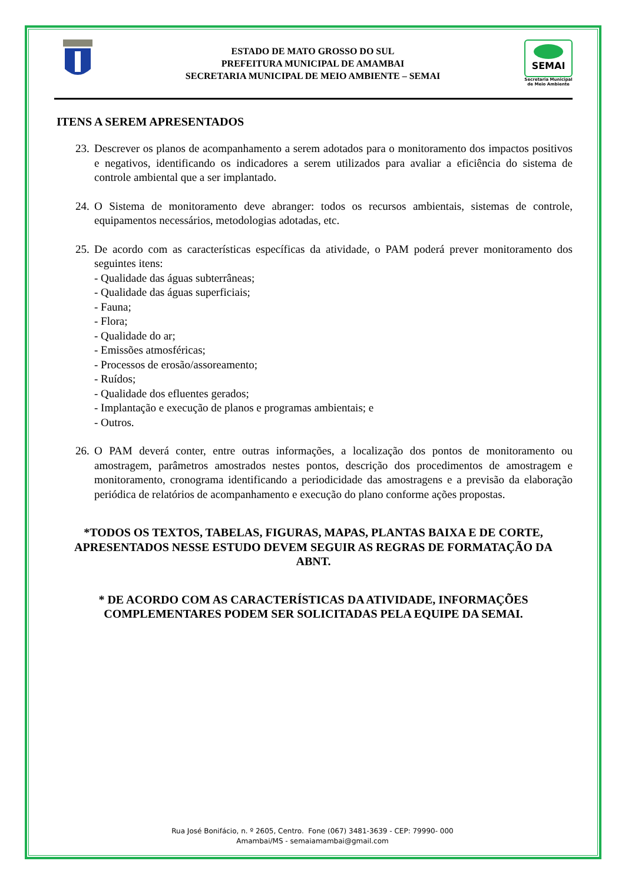ESTADO DE MATO GROSSO DO SUL
PREFEITURA MUNICIPAL DE AMAMBAI
SECRETARIA MUNICIPAL DE MEIO AMBIENTE – SEMAI
SEMAI
Secretaria Municipal de Meio Ambiente
ITENS A SEREM APRESENTADOS
23. Descrever os planos de acompanhamento a serem adotados para o monitoramento dos impactos positivos e negativos, identificando os indicadores a serem utilizados para avaliar a eficiência do sistema de controle ambiental que a ser implantado.
24. O Sistema de monitoramento deve abranger: todos os recursos ambientais, sistemas de controle, equipamentos necessários, metodologias adotadas, etc.
25. De acordo com as características específicas da atividade, o PAM poderá prever monitoramento dos seguintes itens:
- Qualidade das águas subterrâneas;
- Qualidade das águas superficiais;
- Fauna;
- Flora;
- Qualidade do ar;
- Emissões atmosféricas;
- Processos de erosão/assoreamento;
- Ruídos;
- Qualidade dos efluentes gerados;
- Implantação e execução de planos e programas ambientais; e
- Outros.
26. O PAM deverá conter, entre outras informações, a localização dos pontos de monitoramento ou amostragem, parâmetros amostrados nestes pontos, descrição dos procedimentos de amostragem e monitoramento, cronograma identificando a periodicidade das amostragens e a previsão da elaboração periódica de relatórios de acompanhamento e execução do plano conforme ações propostas.
*TODOS OS TEXTOS, TABELAS, FIGURAS, MAPAS, PLANTAS BAIXA E DE CORTE, APRESENTADOS NESSE ESTUDO DEVEM SEGUIR AS REGRAS DE FORMATAÇÃO DA ABNT.
* DE ACORDO COM AS CARACTERÍSTICAS DA ATIVIDADE, INFORMAÇÕES COMPLEMENTARES PODEM SER SOLICITADAS PELA EQUIPE DA SEMAI.
Rua José Bonifácio, n. º 2605, Centro. Fone (067) 3481-3639 - CEP: 79990- 000
Amambai/MS - semaiamambai@gmail.com